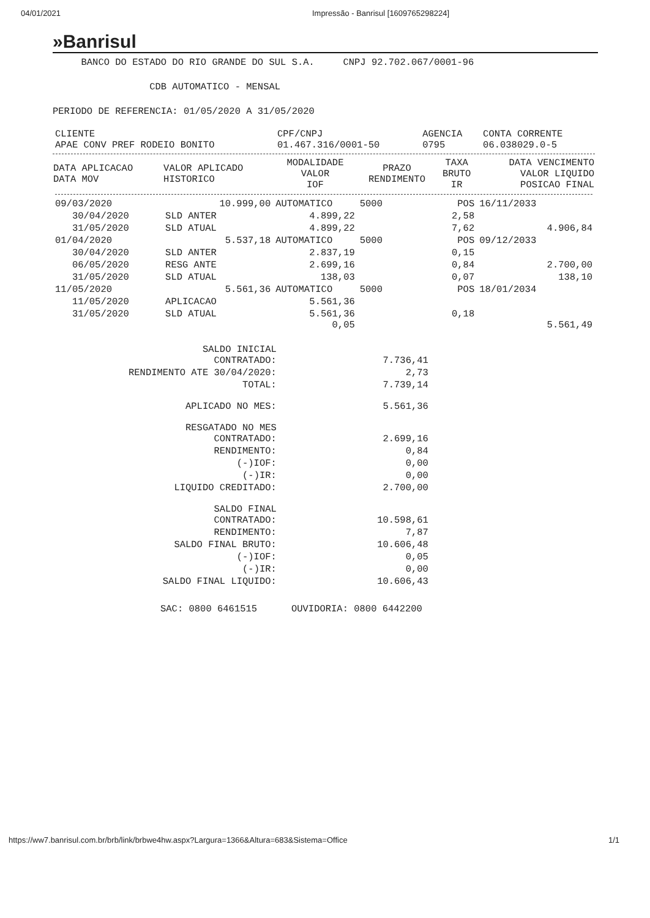04/01/2021 Impressão - Banrisul [1609765298224]
»Banrisul
BANCO DO ESTADO DO RIO GRANDE DO SUL S.A. CNPJ 92.702.067/0001-96
CDB AUTOMATICO - MENSAL
PERIODO DE REFERENCIA: 01/05/2020 A 31/05/2020
| CLIENTE APAE CONV PREF RODEIO BONITO | CPF/CNPJ 01.467.316/0001-50 | AGENCIA 0795 | CONTA CORRENTE 06.038029.0-5 |
| DATA APLICACAO DATA MOV | VALOR APLICADO HISTORICO | MODALIDADE VALOR IOF | PRAZO RENDIMENTO | TAXA BRUTO IR | DATA VENCIMENTO VALOR LIQUIDO POSICAO FINAL |
| --- | --- | --- | --- | --- | --- |
| 09/03/2020 | 10.999,00 | AUTOMATICO | 5000 | POS | 16/11/2033 |
| 30/04/2020 | SLD ANTER | 4.899,22 | | 2,58 | |
| 31/05/2020 | SLD ATUAL | 4.899,22 | | 7,62 | 4.906,84 |
| 01/04/2020 | 5.537,18 | AUTOMATICO | 5000 | POS | 09/12/2033 |
| 30/04/2020 | SLD ANTER | 2.837,19 | | 0,15 | |
| 06/05/2020 | RESG ANTE | 2.699,16 | | 0,84 | 2.700,00 |
| 31/05/2020 | SLD ATUAL | 138,03 | | 0,07 | 138,10 |
| 11/05/2020 | 5.561,36 | AUTOMATICO | 5000 | POS | 18/01/2034 |
| 11/05/2020 | APLICACAO | 5.561,36 | | | |
| 31/05/2020 | SLD ATUAL | 5.561,36 0,05 | | 0,18 | 5.561,49 |
| SALDO INICIAL CONTRATADO: | 7.736,41 |
| RENDIMENTO ATE 30/04/2020: | 2,73 |
| TOTAL: | 7.739,14 |
| APLICADO NO MES: | 5.561,36 |
| RESGATADO NO MES CONTRATADO: | 2.699,16 |
| RENDIMENTO: | 0,84 |
| (-)IOF: | 0,00 |
| (-)IR: | 0,00 |
| LIQUIDO CREDITADO: | 2.700,00 |
| SALDO FINAL CONTRATADO: | 10.598,61 |
| RENDIMENTO: | 7,87 |
| SALDO FINAL BRUTO: | 10.606,48 |
| (-)IOF: | 0,05 |
| (-)IR: | 0,00 |
| SALDO FINAL LIQUIDO: | 10.606,43 |
SAC: 0800 6461515 OUVIDORIA: 0800 6442200
https://ww7.banrisul.com.br/brb/link/brbwe4hw.aspx?Largura=1366&Altura=683&Sistema=Office 1/1